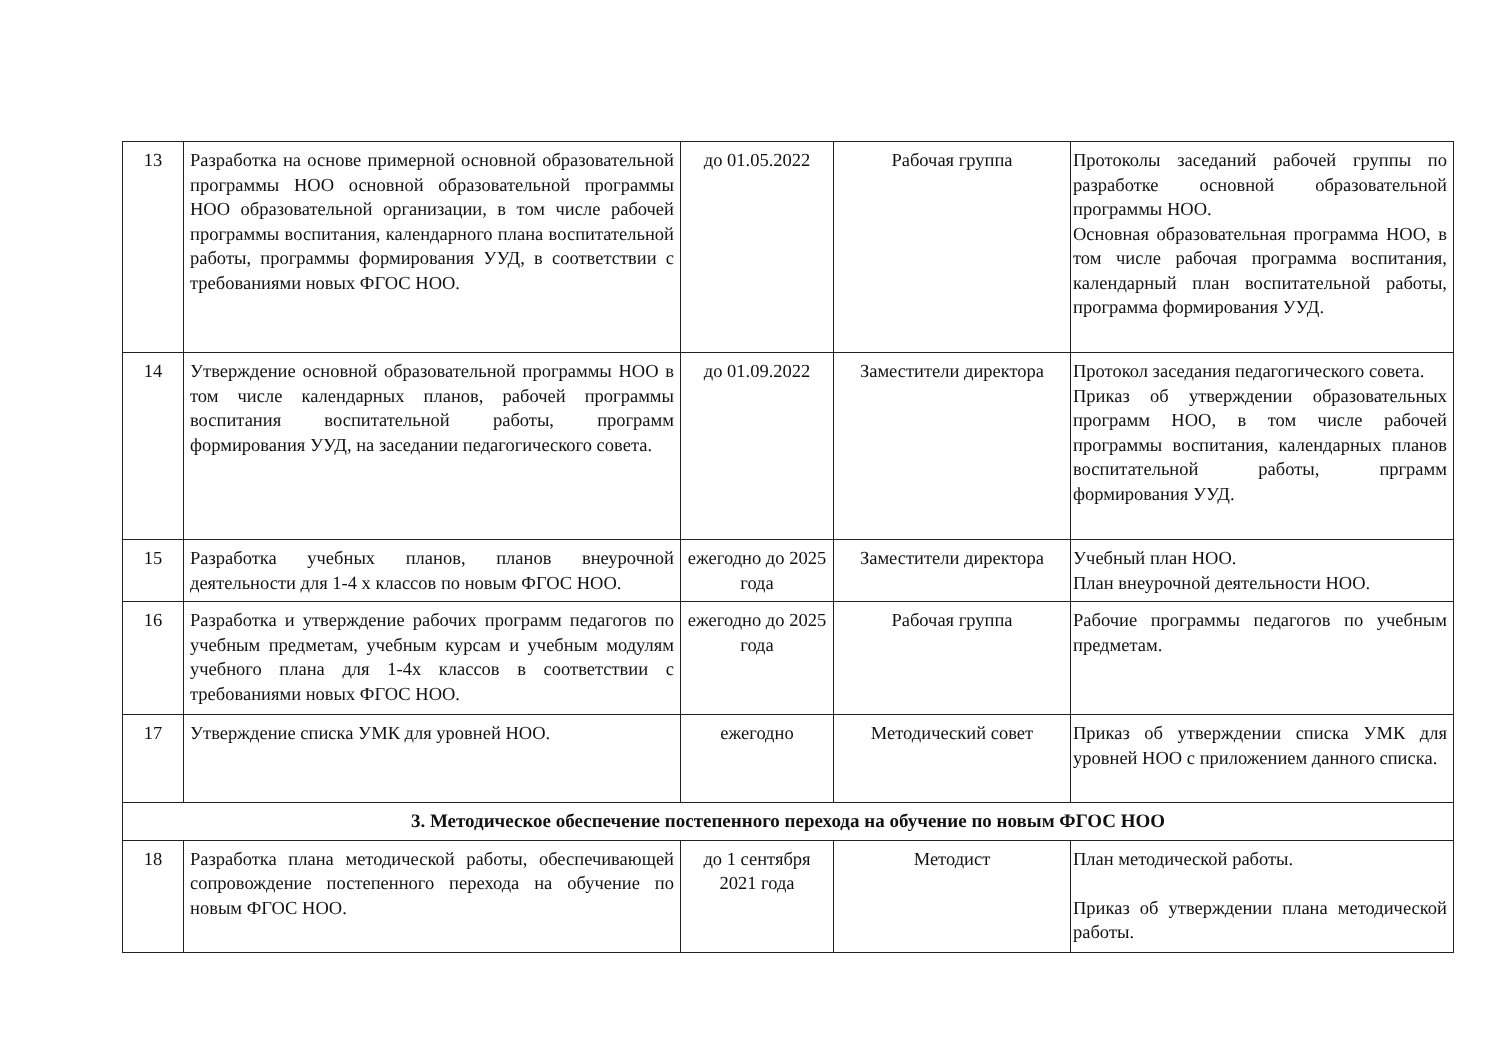| 13 | Разработка на основе примерной основной образовательной программы НОО основной образовательной программы НОО образовательной организации, в том числе рабочей программы воспитания, календарного плана воспитательной работы, программы формирования УУД, в соответствии с требованиями новых ФГОС НОО. | до 01.05.2022 | Рабочая группа | Протоколы заседаний рабочей группы по разработке основной образовательной программы НОО. Основная образовательная программа НОО, в том числе рабочая программа воспитания, календарный план воспитательной работы, программа формирования УУД. |
| 14 | Утверждение основной образовательной программы НОО в том числе календарных планов, рабочей программы воспитания воспитательной работы, программ формирования УУД, на заседании педагогического совета. | до 01.09.2022 | Заместители директора | Протокол заседания педагогического совета. Приказ об утверждении образовательных программ НОО, в том числе рабочей программы воспитания, календарных планов воспитательной работы, прграмм формирования УУД. |
| 15 | Разработка учебных планов, планов внеурочной деятельности для 1-4 х классов по новым ФГОС НОО. | ежегодно до 2025 года | Заместители директора | Учебный план НОО. План внеурочной деятельности НОО. |
| 16 | Разработка и утверждение рабочих программ педагогов по учебным предметам, учебным курсам и учебным модулям учебного плана для 1-4х классов в соответствии с требованиями новых ФГОС НОО. | ежегодно до 2025 года | Рабочая группа | Рабочие программы педагогов по учебным предметам. |
| 17 | Утверждение списка УМК для уровней НОО. | ежегодно | Методический совет | Приказ об утверждении списка УМК для уровней НОО с приложением данного списка. |
| 3. Методическое обеспечение постепенного перехода на обучение по новым ФГОС НОО | | | | |
| 18 | Разработка плана методической работы, обеспечивающей сопровождение постепенного перехода на обучение по новым ФГОС НОО. | до 1 сентября 2021 года | Методист | План методической работы. Приказ об утверждении плана методической работы. |